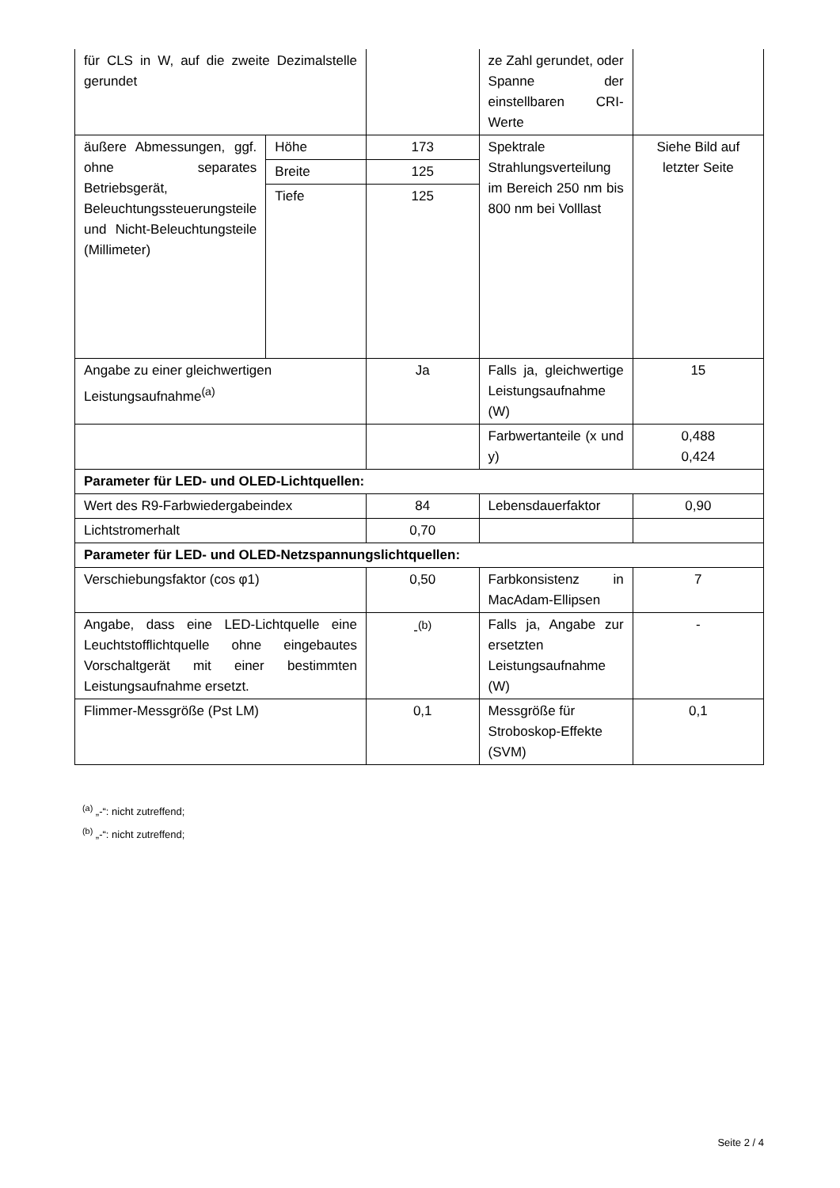| für CLS in W, auf die zweite Dezimalstelle gerundet | | | ze Zahl gerundet, oder Spanne der einstellbaren CRI-Werte | |
| äußere Abmessungen, ggf. ohne separates Betriebsgerät, Beleuchtungssteuerungsteile und Nicht-Beleuchtungsteile (Millimeter) | Höhe | 173 | Spektrale Strahlungsverteilung im Bereich 250 nm bis 800 nm bei Volllast | Siehe Bild auf letzter Seite |
| | Breite | 125 | | |
| | Tiefe | 125 | | |
| Angabe zu einer gleichwertigen Leistungsaufnahme<sup>(a)</sup> | | Ja | Falls ja, gleichwertige Leistungsaufnahme (W) | 15 |
| | | | Farbwertanteile (x und y) | 0,488 0,424 |
| Parameter für LED- und OLED-Lichtquellen: | | | | |
| Wert des R9-Farbwiedergabeindex | | 84 | Lebensdauerfaktor | 0,90 |
| Lichtstromerhalt | | 0,70 | | |
| Parameter für LED- und OLED-Netzspannungslichtquellen: | | | | |
| Verschiebungsfaktor (cos φ1) | | 0,50 | Farbkonsistenz in MacAdam-Ellipsen | 7 |
| Angabe, dass eine LED-Lichtquelle eine Leuchtstofflichtquelle ohne eingebautes Vorschaltgerät mit einer bestimmten Leistungsaufnahme ersetzt. | | -<sup>(b)</sup> | Falls ja, Angabe zur ersetzten Leistungsaufnahme (W) | - |
| Flimmer-Messgröße (Pst LM) | | 0,1 | Messgröße für Stroboskop-Effekte (SVM) | 0,1 |
<sup>(a)</sup> „-“: nicht zutreffend;
<sup>(b)</sup> „-“: nicht zutreffend;
Seite 2 / 4